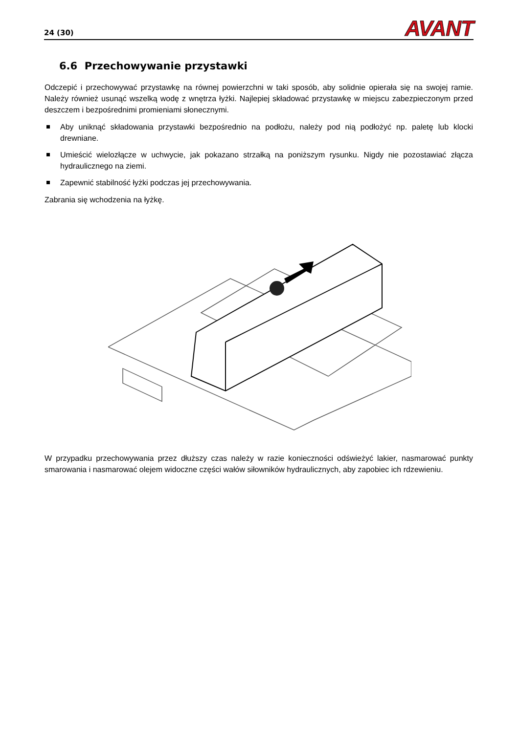24 (30)
AVANT
6.6 Przechowywanie przystawki
Odczepić i przechowywać przystawkę na równej powierzchni w taki sposób, aby solidnie opierała się na swojej ramie. Należy również usunąć wszelką wodę z wnętrza łyżki. Najlepiej składować przystawkę w miejscu zabezpieczonym przed deszczem i bezpośrednimi promieniami słonecznymi.
Aby uniknąć składowania przystawki bezpośrednio na podłożu, należy pod nią podłożyć np. paletę lub klocki drewniane.
Umieścić wielozłącze w uchwycie, jak pokazano strzałką na poniższym rysunku. Nigdy nie pozostawiać złącza hydraulicznego na ziemi.
Zapewnić stabilność łyżki podczas jej przechowywania.
Zabrania się wchodzenia na łyżkę.
W przypadku przechowywania przez dłuższy czas należy w razie konieczności odświeżyć lakier, nasmarować punkty smarowania i nasmarować olejem widoczne części wałów siłowników hydraulicznych, aby zapobiec ich rdzewieniu.